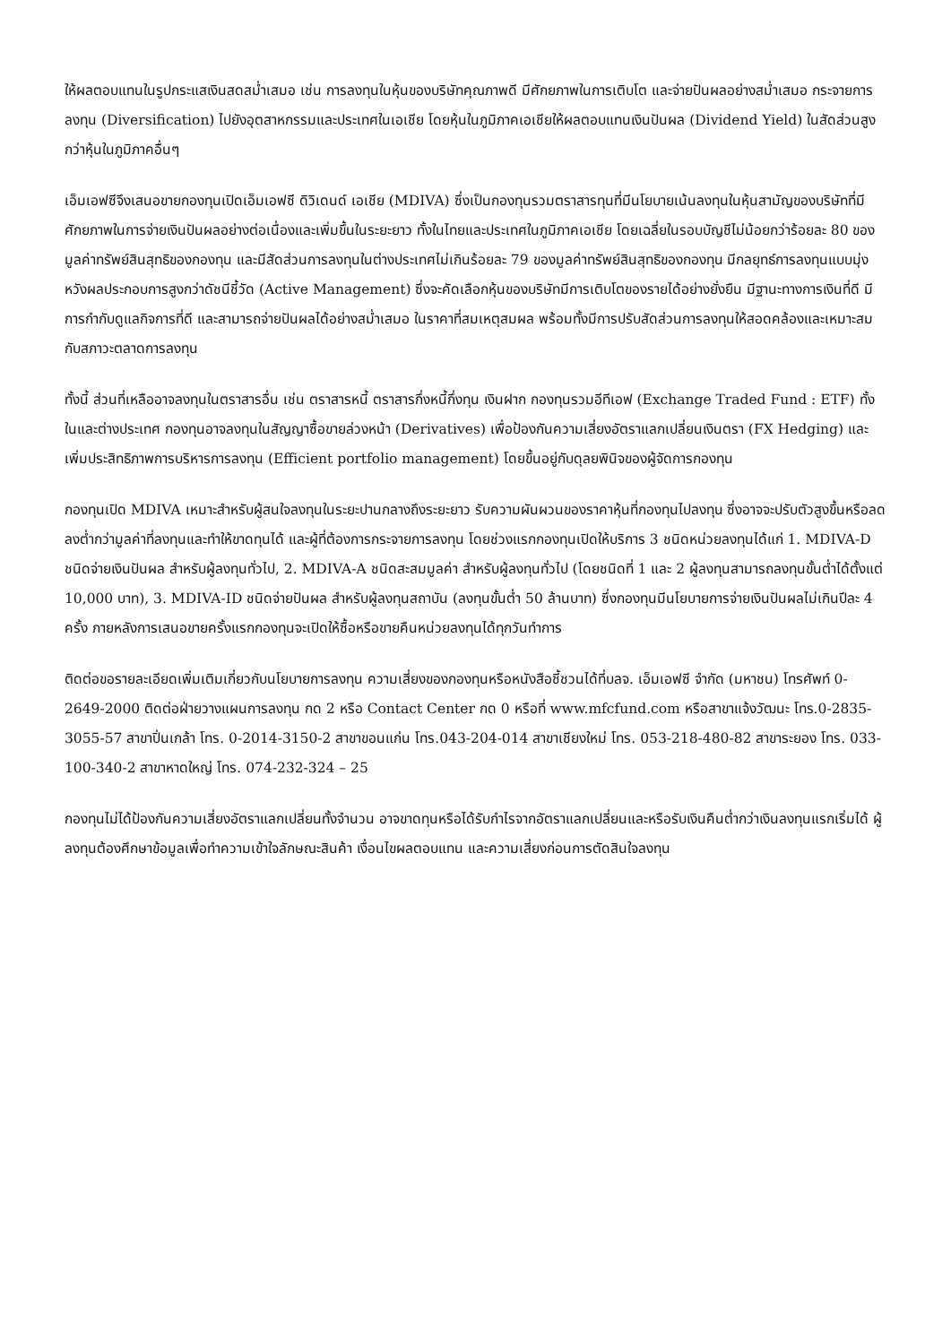ให้ผลตอบแทนในรูปกระแสเงินสดสม่ำเสมอ เช่น การลงทุนในหุ้นของบริษัทคุณภาพดี มีศักยภาพในการเติบโต และจ่ายปันผลอย่างสม่ำเสมอ กระจายการลงทุน (Diversification) ไปยังอุตสาหกรรมและประเทศในเอเชีย โดยหุ้นในภูมิภาคเอเชียให้ผลตอบแทนเงินปันผล (Dividend Yield) ในสัดส่วนสูงกว่าหุ้นในภูมิภาคอื่นๆ
เอ็มเอฟซีจึงเสนอขายกองทุนเปิดเอ็มเอฟซี ดิวิเดนด์ เอเชีย (MDIVA) ซึ่งเป็นกองทุนรวมตราสารทุนที่มีนโยบายเน้นลงทุนในหุ้นสามัญของบริษัทที่มีศักยภาพในการจ่ายเงินปันผลอย่างต่อเนื่องและเพิ่มขึ้นในระยะยาว ทั้งในไทยและประเทศในภูมิภาคเอเชีย โดยเฉลี่ยในรอบบัญชีไม่น้อยกว่าร้อยละ 80 ของมูลค่าทรัพย์สินสุทธิของกองทุน และมีสัดส่วนการลงทุนในต่างประเทศไม่เกินร้อยละ 79 ของมูลค่าทรัพย์สินสุทธิของกองทุน มีกลยุทธ์การลงทุนแบบมุ่งหวังผลประกอบการสูงกว่าดัชนีชี้วัด (Active Management) ซึ่งจะคัดเลือกหุ้นของบริษัทมีการเติบโตของรายได้อย่างยั่งยืน มีฐานะทางการเงินที่ดี มีการกำกับดูแลกิจการที่ดี และสามารถจ่ายปันผลได้อย่างสม่ำเสมอ ในราคาที่สมเหตุสมผล พร้อมทั้งมีการปรับสัดส่วนการลงทุนให้สอดคล้องและเหมาะสมกับสภาวะตลาดการลงทุน
ทั้งนี้ ส่วนที่เหลืออาจลงทุนในตราสารอื่น เช่น ตราสารหนี้ ตราสารกึ่งหนี้กึ่งทุน เงินฝาก กองทุนรวมอีทีเอฟ (Exchange Traded Fund : ETF) ทั้งในและต่างประเทศ กองทุนอาจลงทุนในสัญญาซื้อขายล่วงหน้า (Derivatives) เพื่อป้องกันความเสี่ยงอัตราแลกเปลี่ยนเงินตรา (FX Hedging) และเพิ่มประสิทธิภาพการบริหารการลงทุน (Efficient portfolio management) โดยขึ้นอยู่กับดุลยพินิจของผู้จัดการกองทุน
กองทุนเปิด MDIVA เหมาะสำหรับผู้สนใจลงทุนในระยะปานกลางถึงระยะยาว รับความผันผวนของราคาหุ้นที่กองทุนไปลงทุน ซึ่งอาจจะปรับตัวสูงขึ้นหรือลดลงต่ำกว่ามูลค่าที่ลงทุนและทำให้ขาดทุนได้ และผู้ที่ต้องการกระจายการลงทุน โดยช่วงแรกกองทุนเปิดให้บริการ 3 ชนิดหน่วยลงทุนได้แก่ 1. MDIVA-D ชนิดจ่ายเงินปันผล สำหรับผู้ลงทุนทั่วไป, 2. MDIVA-A ชนิดสะสมมูลค่า สำหรับผู้ลงทุนทั่วไป (โดยชนิดที่ 1 และ 2 ผู้ลงทุนสามารถลงทุนขั้นต่ำได้ตั้งแต่ 10,000 บาท), 3. MDIVA-ID ชนิดจ่ายปันผล สำหรับผู้ลงทุนสถาบัน (ลงทุนขั้นต่ำ 50 ล้านบาท) ซึ่งกองทุนมีนโยบายการจ่ายเงินปันผลไม่เกินปีละ 4 ครั้ง ภายหลังการเสนอขายครั้งแรกกองทุนจะเปิดให้ซื้อหรือขายคืนหน่วยลงทุนได้ทุกวันทำการ
ติดต่อขอรายละเอียดเพิ่มเติมเกี่ยวกับนโยบายการลงทุน ความเสี่ยงของกองทุนหรือหนังสือชี้ชวนได้ที่บลจ. เอ็มเอฟซี จำกัด (มหาชน) โทรศัพท์ 0-2649-2000 ติดต่อฝ่ายวางแผนการลงทุน กด 2 หรือ Contact Center กด 0 หรือที่ www.mfcfund.com หรือสาขาแจ้งวัฒนะ โทร.0-2835-3055-57 สาขาปิ่นเกล้า โทร. 0-2014-3150-2 สาขาขอนแก่น โทร.043-204-014 สาขาเชียงใหม่ โทร. 053-218-480-82 สาขาระยอง โทร. 033-100-340-2 สาขาหาดใหญ่ โทร. 074-232-324 – 25
กองทุนไม่ได้ป้องกันความเสี่ยงอัตราแลกเปลี่ยนทั้งจำนวน อาจขาดทุนหรือได้รับกำไรจากอัตราแลกเปลี่ยนและหรือรับเงินคืนต่ำกว่าเงินลงทุนแรกเริ่มได้ ผู้ลงทุนต้องศึกษาข้อมูลเพื่อทำความเข้าใจลักษณะสินค้า เงื่อนไขผลตอบแทน และความเสี่ยงก่อนการตัดสินใจลงทุน